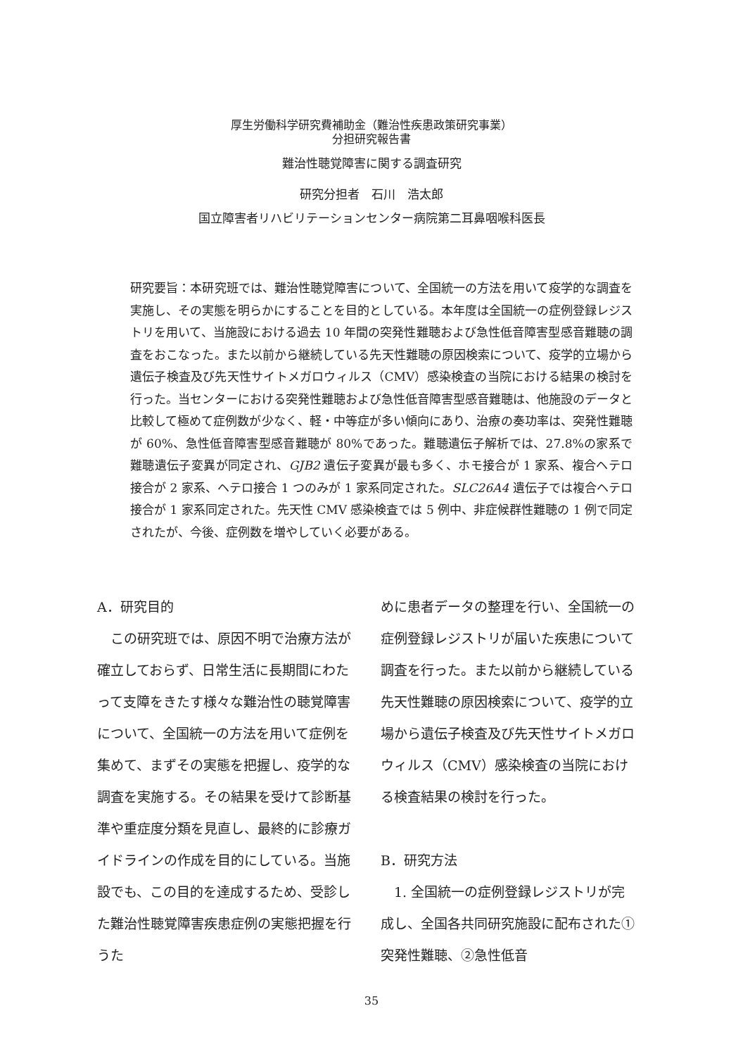厚生労働科学研究費補助金（難治性疾患政策研究事業）
分担研究報告書
難治性聴覚障害に関する調査研究
研究分担者　石川　浩太郎
国立障害者リハビリテーションセンター病院第二耳鼻咽喉科医長
研究要旨：本研究班では、難治性聴覚障害について、全国統一の方法を用いて疫学的な調査を実施し、その実態を明らかにすることを目的としている。本年度は全国統一の症例登録レジストリを用いて、当施設における過去 10 年間の突発性難聴および急性低音障害型感音難聴の調査をおこなった。また以前から継続している先天性難聴の原因検索について、疫学的立場から遺伝子検査及び先天性サイトメガロウィルス（CMV）感染検査の当院における結果の検討を行った。当センターにおける突発性難聴および急性低音障害型感音難聴は、他施設のデータと比較して極めて症例数が少なく、軽・中等症が多い傾向にあり、治療の奏功率は、突発性難聴が 60%、急性低音障害型感音難聴が 80%であった。難聴遺伝子解析では、27.8%の家系で難聴遺伝子変異が同定され、GJB2 遺伝子変異が最も多く、ホモ接合が 1 家系、複合ヘテロ接合が 2 家系、ヘテロ接合 1 つのみが 1 家系同定された。SLC26A4 遺伝子では複合ヘテロ接合が 1 家系同定された。先天性 CMV 感染検査では 5 例中、非症候群性難聴の 1 例で同定されたが、今後、症例数を増やしていく必要がある。
A．研究目的
　この研究班では、原因不明で治療方法が確立しておらず、日常生活に長期間にわたって支障をきたす様々な難治性の聴覚障害について、全国統一の方法を用いて症例を集めて、まずその実態を把握し、疫学的な調査を実施する。その結果を受けて診断基準や重症度分類を見直し、最終的に診療ガイドラインの作成を目的にしている。当施設でも、この目的を達成するため、受診した難治性聴覚障害疾患症例の実態把握を行うた
めに患者データの整理を行い、全国統一の症例登録レジストリが届いた疾患について調査を行った。また以前から継続している先天性難聴の原因検索について、疫学的立場から遺伝子検査及び先天性サイトメガロウィルス（CMV）感染検査の当院における検査結果の検討を行った。
B．研究方法
　1. 全国統一の症例登録レジストリが完成し、全国各共同研究施設に配布された①突発性難聴、②急性低音
35